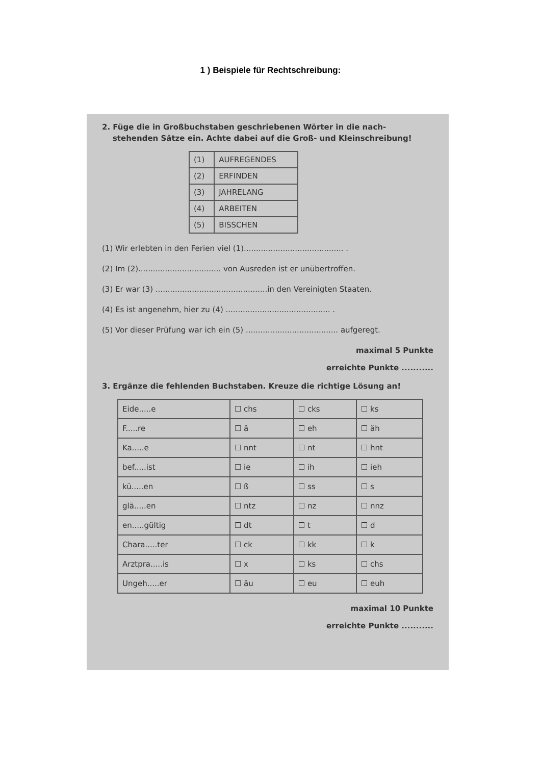1 ) Beispiele für Rechtschreibung:
2. Füge die in Großbuchstaben geschriebenen Wörter in die nach-
stehenden Sätze ein. Achte dabei auf die Groß- und Kleinschreibung!
| (1) | AUFREGENDES |
| (2) | ERFINDEN |
| (3) | JAHRELANG |
| (4) | ARBEITEN |
| (5) | BISSCHEN |
(1) Wir erlebten in den Ferien viel (1)......................................... .
(2) Im (2).................................. von Ausreden ist er unübertroffen.
(3) Er war (3) ..............................................in den Vereinigten Staaten.
(4) Es ist angenehm, hier zu (4) ........................................... .
(5) Vor dieser Prüfung war ich ein (5) ...................................... aufgeregt.
maximal 5 Punkte
erreichte Punkte ...........
3. Ergänze die fehlenden Buchstaben. Kreuze die richtige Lösung an!
| Eide.....e | ☐ chs | ☐ cks | ☐ ks |
| F.....re | ☐ ä | ☐ eh | ☐ äh |
| Ka.....e | ☐ nnt | ☐ nt | ☐ hnt |
| bef.....ist | ☐ ie | ☐ ih | ☐ ieh |
| kü.....en | ☐ ß | ☐ ss | ☐ s |
| glä.....en | ☐ ntz | ☐ nz | ☐ nnz |
| en.....gültig | ☐ dt | ☐ t | ☐ d |
| Chara.....ter | ☐ ck | ☐ kk | ☐ k |
| Arztpra.....is | ☐ x | ☐ ks | ☐ chs |
| Ungeh.....er | ☐ äu | ☐ eu | ☐ euh |
maximal 10 Punkte
erreichte Punkte ...........